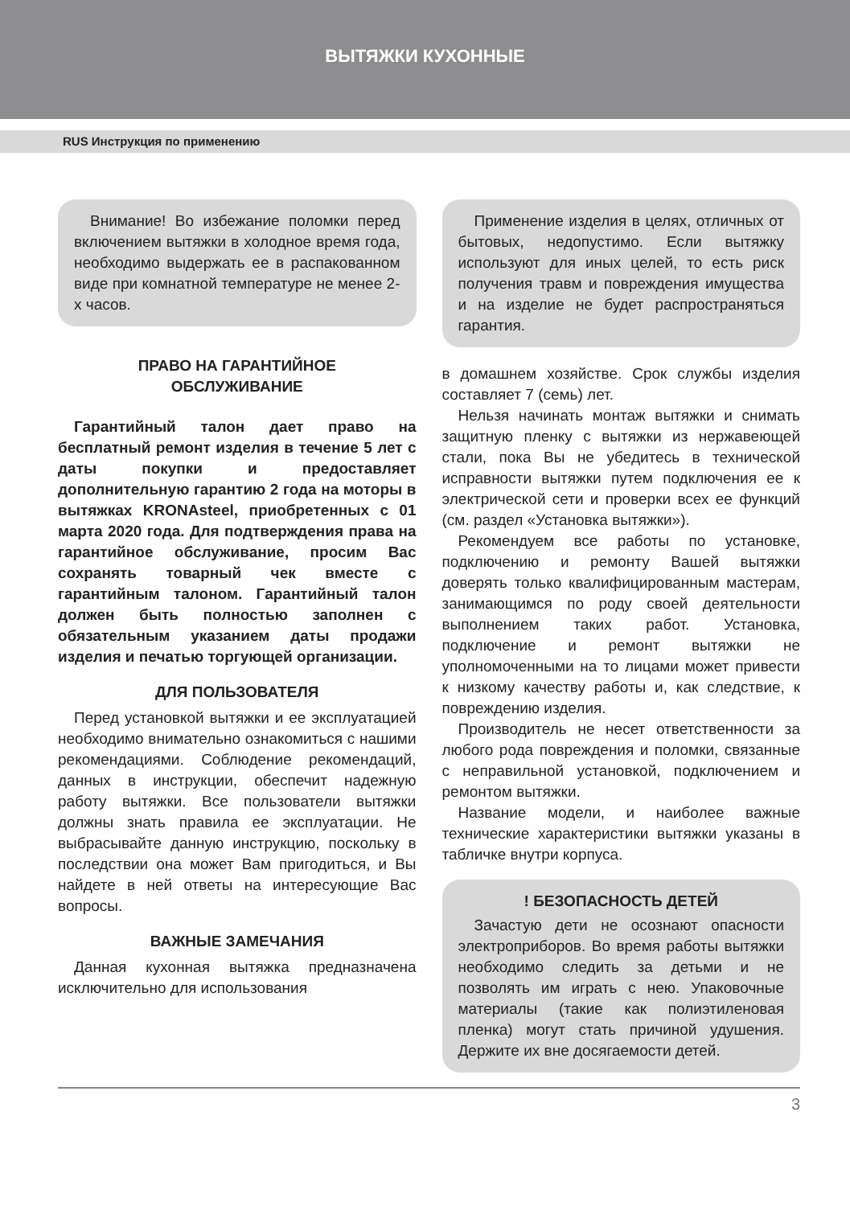ВЫТЯЖКИ КУХОННЫЕ
RUS Инструкция по применению
Внимание! Во избежание поломки перед включением вытяжки в холодное время года, необходимо выдержать ее в распакованном виде при комнатной температуре не менее 2-х часов.
ПРАВО НА ГАРАНТИЙНОЕ
ОБСЛУЖИВАНИЕ
Гарантийный талон дает право на бесплатный ремонт изделия в течение 5 лет с даты покупки и предоставляет дополнительную гарантию 2 года на моторы в вытяжках KRONAsteel, приобретенных с 01 марта 2020 года. Для подтверждения права на гарантийное обслуживание, просим Вас сохранять товарный чек вместе с гарантийным талоном. Гарантийный талон должен быть полностью заполнен с обязательным указанием даты продажи изделия и печатью торгующей организации.
ДЛЯ ПОЛЬЗОВАТЕЛЯ
Перед установкой вытяжки и ее эксплуатацией необходимо внимательно ознакомиться с нашими рекомендациями. Соблюдение рекомендаций, данных в инструкции, обеспечит надежную работу вытяжки. Все пользователи вытяжки должны знать правила ее эксплуатации. Не выбрасывайте данную инструкцию, поскольку в последствии она может Вам пригодиться, и Вы найдете в ней ответы на интересующие Вас вопросы.
ВАЖНЫЕ ЗАМЕЧАНИЯ
Данная кухонная вытяжка предназначена исключительно для использования
Применение изделия в целях, отличных от бытовых, недопустимо. Если вытяжку используют для иных целей, то есть риск получения травм и повреждения имущества и на изделие не будет распространяться гарантия.
в домашнем хозяйстве. Срок службы изделия составляет 7 (семь) лет.
Нельзя начинать монтаж вытяжки и снимать защитную пленку с вытяжки из нержавеющей стали, пока Вы не убедитесь в технической исправности вытяжки путем подключения ее к электрической сети и проверки всех ее функций (см. раздел «Установка вытяжки»).
Рекомендуем все работы по установке, подключению и ремонту Вашей вытяжки доверять только квалифицированным мастерам, занимающимся по роду своей деятельности выполнением таких работ. Установка, подключение и ремонт вытяжки не уполномоченными на то лицами может привести к низкому качеству работы и, как следствие, к повреждению изделия.
Производитель не несет ответственности за любого рода повреждения и поломки, связанные с неправильной установкой, подключением и ремонтом вытяжки.
Название модели, и наиболее важные технические характеристики вытяжки указаны в табличке внутри корпуса.
! БЕЗОПАСНОСТЬ ДЕТЕЙ
Зачастую дети не осознают опасности электроприборов. Во время работы вытяжки необходимо следить за детьми и не позволять им играть с нею. Упаковочные материалы (такие как полиэтиленовая пленка) могут стать причиной удушения. Держите их вне досягаемости детей.
3